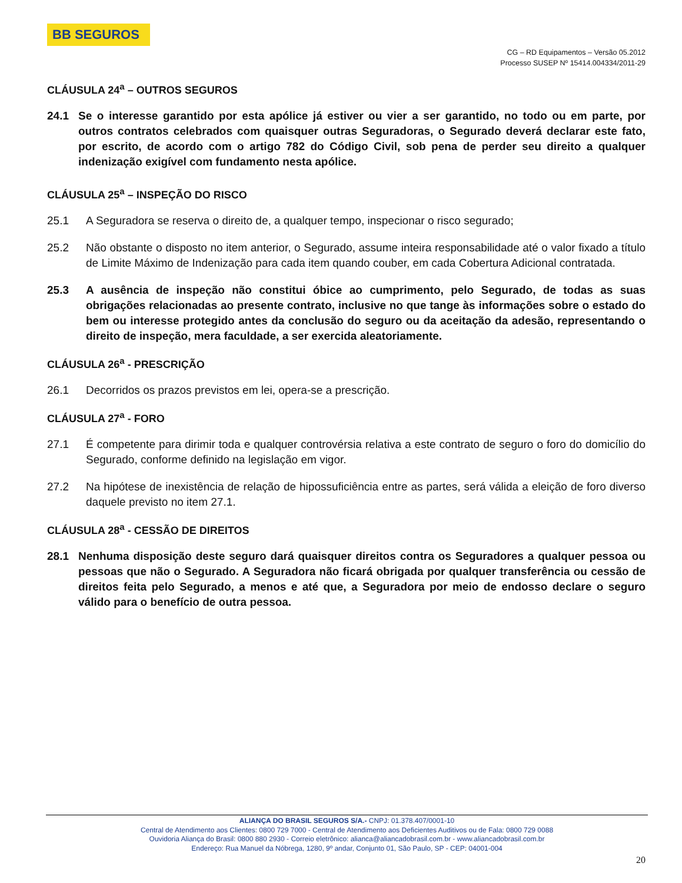BB SEGUROS
CG – RD Equipamentos – Versão 05.2012
Processo SUSEP Nº 15414.004334/2011-29
CLÁUSULA 24<sup>a</sup> – OUTROS SEGUROS
24.1 Se o interesse garantido por esta apólice já estiver ou vier a ser garantido, no todo ou em parte, por outros contratos celebrados com quaisquer outras Seguradoras, o Segurado deverá declarar este fato, por escrito, de acordo com o artigo 782 do Código Civil, sob pena de perder seu direito a qualquer indenização exigível com fundamento nesta apólice.
CLÁUSULA 25<sup>a</sup> – INSPEÇÃO DO RISCO
25.1 A Seguradora se reserva o direito de, a qualquer tempo, inspecionar o risco segurado;
25.2 Não obstante o disposto no item anterior, o Segurado, assume inteira responsabilidade até o valor fixado a título de Limite Máximo de Indenização para cada item quando couber, em cada Cobertura Adicional contratada.
25.3 A ausência de inspeção não constitui óbice ao cumprimento, pelo Segurado, de todas as suas obrigações relacionadas ao presente contrato, inclusive no que tange às informações sobre o estado do bem ou interesse protegido antes da conclusão do seguro ou da aceitação da adesão, representando o direito de inspeção, mera faculdade, a ser exercida aleatoriamente.
CLÁUSULA 26<sup>a</sup> - PRESCRIÇÃO
26.1 Decorridos os prazos previstos em lei, opera-se a prescrição.
CLÁUSULA 27<sup>a</sup> - FORO
27.1 É competente para dirimir toda e qualquer controvérsia relativa a este contrato de seguro o foro do domicílio do Segurado, conforme definido na legislação em vigor.
27.2 Na hipótese de inexistência de relação de hipossuficiência entre as partes, será válida a eleição de foro diverso daquele previsto no item 27.1.
CLÁUSULA 28<sup>a</sup> - CESSÃO DE DIREITOS
28.1 Nenhuma disposição deste seguro dará quaisquer direitos contra os Seguradores a qualquer pessoa ou pessoas que não o Segurado. A Seguradora não ficará obrigada por qualquer transferência ou cessão de direitos feita pelo Segurado, a menos e até que, a Seguradora por meio de endosso declare o seguro válido para o benefício de outra pessoa.
ALIANÇA DO BRASIL SEGUROS S/A.- CNPJ: 01.378.407/0001-10
Central de Atendimento aos Clientes: 0800 729 7000 - Central de Atendimento aos Deficientes Auditivos ou de Fala: 0800 729 0088
Ouvidoria Aliança do Brasil: 0800 880 2930 - Correio eletrônico: alianca@aliancadobrasil.com.br - www.aliancadobrasil.com.br
Endereço: Rua Manuel da Nóbrega, 1280, 9º andar, Conjunto 01, São Paulo, SP - CEP: 04001-004
20